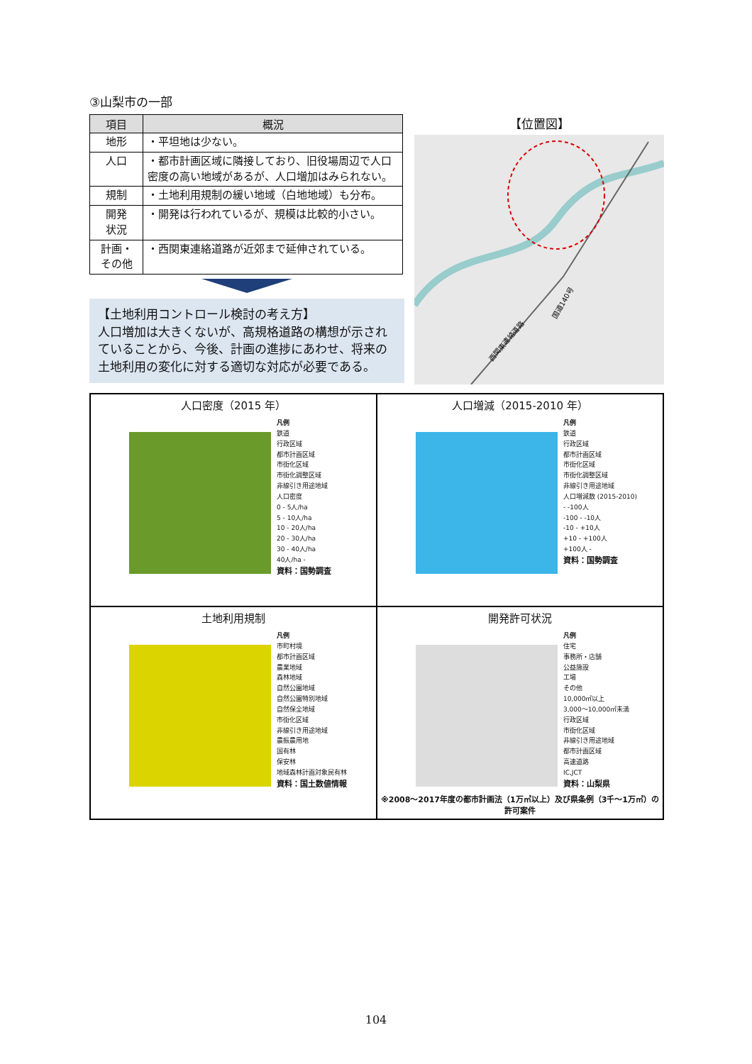③山梨市の一部
| 項目 | 概況 |
| --- | --- |
| 地形 | ・平坦地は少ない。 |
| 人口 | ・都市計画区域に隣接しており、旧役場周辺で人口密度の高い地域があるが、人口増加はみられない。 |
| 規制 | ・土地利用規制の緩い地域（白地地域）も分布。 |
| 開発 状況 | ・開発は行われているが、規模は比較的小さい。 |
| 計画・ その他 | ・西関東連絡道路が近郊まで延伸されている。 |
【土地利用コントロール検討の考え方】
人口増加は大きくないが、高規格道路の構想が示されていることから、今後、計画の進捗にあわせ、将来の土地利用の変化に対する適切な対応が必要である。
【位置図】
西関東連絡道路
国道140号
人口密度（2015 年）
凡例
鉄道
行政区域
都市計画区域
市街化区域
市街化調整区域
非線引き用途地域
人口密度
0 - 5人/ha
5 - 10人/ha
10 - 20人/ha
20 - 30人/ha
30 - 40人/ha
40人/ha -
資料：国勢調査
人口増減（2015-2010 年）
凡例
鉄道
行政区域
都市計画区域
市街化区域
市街化調整区域
非線引き用途地域
人口増減数 (2015-2010)
- -100人
-100 - -10人
-10 - +10人
+10 - +100人
+100人 -
資料：国勢調査
土地利用規制
凡例
市町村境
都市計画区域
農業地域
森林地域
自然公園地域
自然公園特別地域
自然保全地域
市街化区域
非線引き用途地域
農振農用地
国有林
保安林
地域森林計画対象民有林
資料：国土数値情報
開発許可状況
凡例
住宅
事務所・店舗
公益施設
工場
その他
10,000㎡以上
3,000～10,000㎡未満
行政区域
市街化区域
非線引き用途地域
都市計画区域
高速道路
IC,JCT
資料：山梨県
※2008～2017年度の都市計画法（1万㎡以上）及び県条例（3千～1万㎡）の許可案件
104